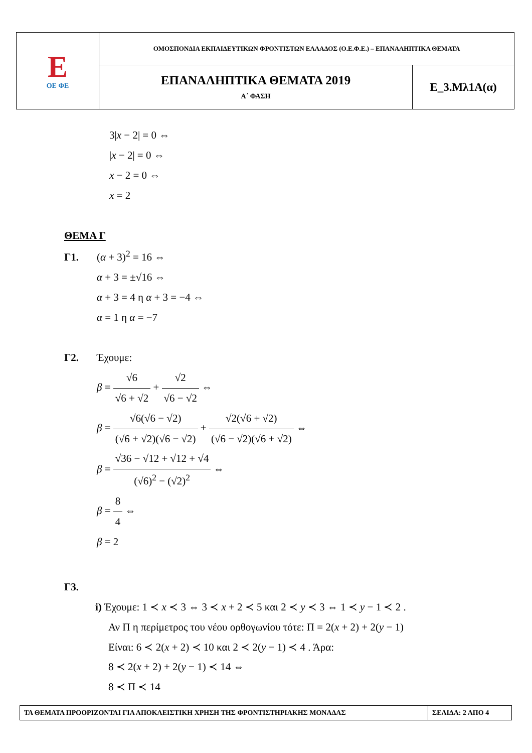| E ΟΕ ΦΕ | ΟΜΟΣΠΟΝΔΙΑ ΕΚΠΑΙΔΕΥΤΙΚΩΝ ΦΡΟΝΤΙΣΤΩΝ ΕΛΛΑΔΟΣ (Ο.Ε.Φ.Ε.) – ΕΠΑΝΑΛΗΠΤΙΚΑ ΘΕΜΑΤΑ | |
| | ΕΠΑΝΑΛΗΠΤΙΚΑ ΘΕΜΑΤΑ 2019 Α΄ ΦΑΣΗ | Ε_3.Μλ1Α(α) |
3|x − 2| = 0 ⇔
|x − 2| = 0 ⇔
x − 2 = 0 ⇔
x = 2
ΘΕΜΑ Γ
Γ1. (α + 3)<sup>2</sup> = 16 ⇔
α + 3 = ±√16 ⇔
α + 3 = 4 η α + 3 = −4 ⇔
α = 1 η α = −7
Γ2. Έχουμε:
β = √6 √6 + √2 + √2 √6 − √2 ⇔
β = √6(√6 − √2) (√6 + √2)(√6 − √2) + √2(√6 + √2) (√6 − √2)(√6 + √2) ⇔
β = √36 − √12 + √12 + √4 (√6)<sup>2</sup> − (√2)<sup>2</sup> ⇔
β = 8 4 ⇔
β = 2
Γ3.
i) Έχουμε: 1 ≺ x ≺ 3 ⇔ 3 ≺ x + 2 ≺ 5 και 2 ≺ y ≺ 3 ⇔ 1 ≺ y − 1 ≺ 2 .
Αν Π η περίμετρος του νέου ορθογωνίου τότε: Π = 2(x + 2) + 2(y − 1)
Είναι: 6 ≺ 2(x + 2) ≺ 10 και 2 ≺ 2(y − 1) ≺ 4 . Άρα:
8 ≺ 2(x + 2) + 2(y − 1) ≺ 14 ⇔
8 ≺ Π ≺ 14
| ΤΑ ΘΕΜΑΤΑ ΠΡΟΟΡΙΖΟΝΤΑΙ ΓΙΑ ΑΠΟΚΛΕΙΣΤΙΚΗ ΧΡΗΣΗ ΤΗΣ ΦΡΟΝΤΙΣΤΗΡΙΑΚΗΣ ΜΟΝΑΔΑΣ | ΣΕΛΙΔΑ: 2 ΑΠΟ 4 |